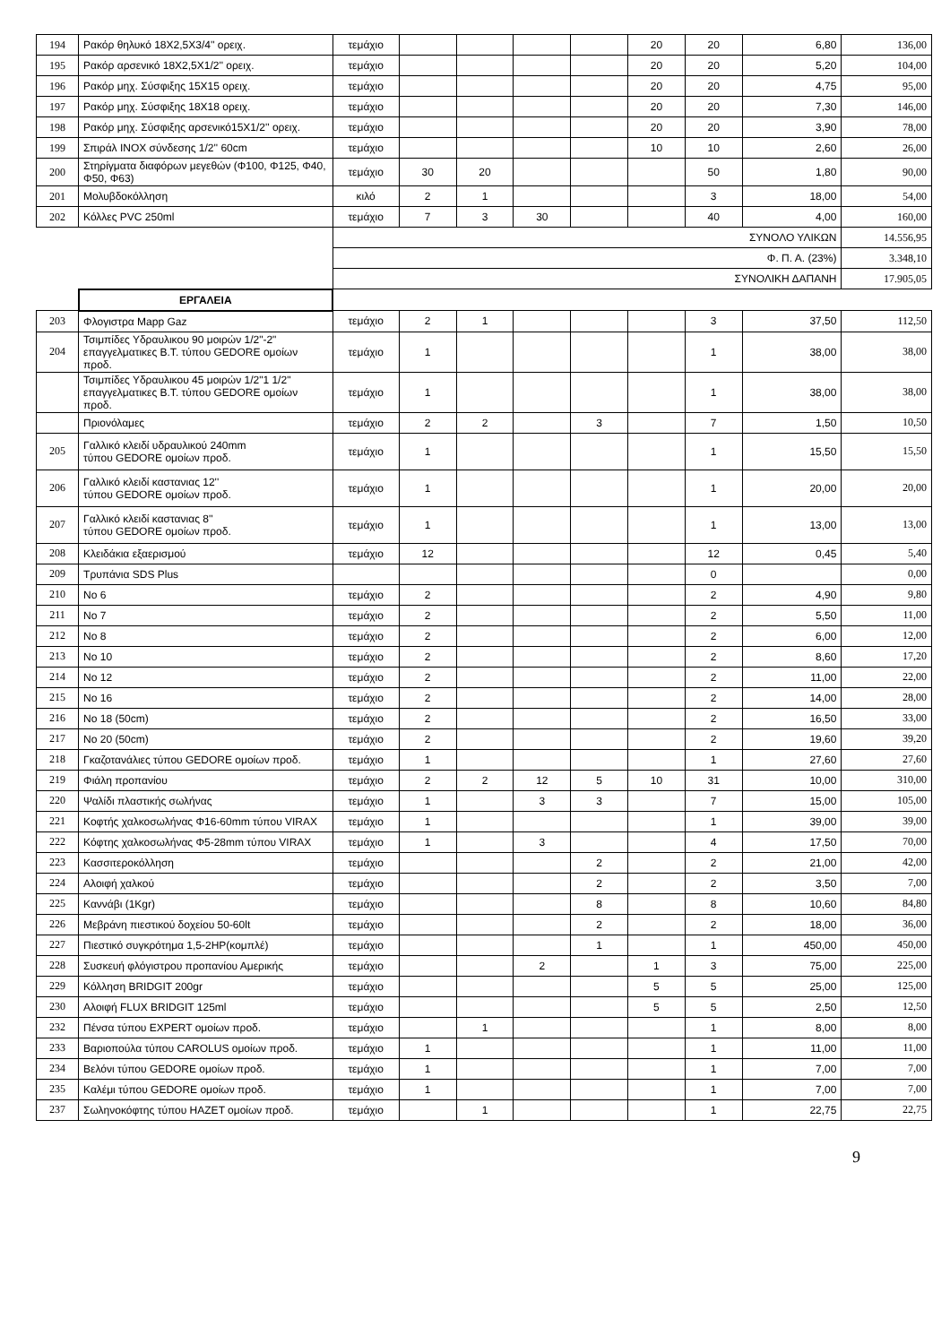| 194 | Ρακόρ θηλυκό 18Χ2,5Χ3/4'' ορειχ. | τεμάχιο | | | | | 20 | 20 | 6,80 | 136,00 |
| 195 | Ρακόρ αρσενικό 18Χ2,5Χ1/2'' ορειχ. | τεμάχιο | | | | | 20 | 20 | 5,20 | 104,00 |
| 196 | Ρακόρ μηχ. Σύσφιξης 15Χ15 ορειχ. | τεμάχιο | | | | | 20 | 20 | 4,75 | 95,00 |
| 197 | Ρακόρ μηχ. Σύσφιξης 18Χ18 ορειχ. | τεμάχιο | | | | | 20 | 20 | 7,30 | 146,00 |
| 198 | Ρακόρ μηχ. Σύσφιξης αρσενικό15Χ1/2'' ορειχ. | τεμάχιο | | | | | 20 | 20 | 3,90 | 78,00 |
| 199 | Σπιράλ INOX σύνδεσης 1/2'' 60cm | τεμάχιο | | | | | 10 | 10 | 2,60 | 26,00 |
| 200 | Στηρίγματα διαφόρων μεγεθών (Φ100, Φ125, Φ40, Φ50, Φ63) | τεμάχιο | 30 | 20 | | | | 50 | 1,80 | 90,00 |
| 201 | Μολυβδοκόλληση | κιλό | 2 | 1 | | | | 3 | 18,00 | 54,00 |
| 202 | Κόλλες PVC 250ml | τεμάχιο | 7 | 3 | 30 | | | 40 | 4,00 | 160,00 |
| | | ΣΥΝΟΛΟ ΥΛΙΚΩΝ | | | | | | | | 14.556,95 |
| | | Φ. Π. Α. (23%) | | | | | | | | 3.348,10 |
| | | ΣΥΝΟΛΙΚΗ ΔΑΠΑΝΗ | | | | | | | | 17.905,05 |
| | ΕΡΓΑΛΕΙΑ | | | | | | | | | |
| 203 | Φλογιστρα Mapp Gaz | τεμάχιο | 2 | 1 | | | | 3 | 37,50 | 112,50 |
| 204 | Τσιμπίδες Υδραυλικου 90 μοιρών 1/2"-2" επαγγελματικες Β.Τ. τύπου GEDORE ομοίων προδ. | τεμάχιο | 1 | | | | | 1 | 38,00 | 38,00 |
| | Τσιμπίδες Υδραυλικου 45 μοιρών 1/2"1 1/2" επαγγελματικες Β.Τ. τύπου GEDORE ομοίων προδ. | τεμάχιο | 1 | | | | | 1 | 38,00 | 38,00 |
| | Πριονόλαμες | τεμάχιο | 2 | 2 | | 3 | | 7 | 1,50 | 10,50 |
| 205 | Γαλλικό κλειδί υδραυλικού 240mm τύπου GEDORE ομοίων προδ. | τεμάχιο | 1 | | | | | 1 | 15,50 | 15,50 |
| 206 | Γαλλικό κλειδί καστανιας 12'' τύπου GEDORE ομοίων προδ. | τεμάχιο | 1 | | | | | 1 | 20,00 | 20,00 |
| 207 | Γαλλικό κλειδί καστανιας 8'' τύπου GEDORE ομοίων προδ. | τεμάχιο | 1 | | | | | 1 | 13,00 | 13,00 |
| 208 | Κλειδάκια εξαερισμού | τεμάχιο | 12 | | | | | 12 | 0,45 | 5,40 |
| 209 | Τρυπάνια SDS Plus | | | | | | | 0 | | 0,00 |
| 210 | No 6 | τεμάχιο | 2 | | | | | 2 | 4,90 | 9,80 |
| 211 | No 7 | τεμάχιο | 2 | | | | | 2 | 5,50 | 11,00 |
| 212 | No 8 | τεμάχιο | 2 | | | | | 2 | 6,00 | 12,00 |
| 213 | No 10 | τεμάχιο | 2 | | | | | 2 | 8,60 | 17,20 |
| 214 | No 12 | τεμάχιο | 2 | | | | | 2 | 11,00 | 22,00 |
| 215 | No 16 | τεμάχιο | 2 | | | | | 2 | 14,00 | 28,00 |
| 216 | No 18 (50cm) | τεμάχιο | 2 | | | | | 2 | 16,50 | 33,00 |
| 217 | No 20 (50cm) | τεμάχιο | 2 | | | | | 2 | 19,60 | 39,20 |
| 218 | Γκαζοτανάλιες τύπου GEDORE ομοίων προδ. | τεμάχιο | 1 | | | | | 1 | 27,60 | 27,60 |
| 219 | Φιάλη προπανίου | τεμάχιο | 2 | 2 | 12 | 5 | 10 | 31 | 10,00 | 310,00 |
| 220 | Ψαλίδι πλαστικής σωλήνας | τεμάχιο | 1 | | 3 | 3 | | 7 | 15,00 | 105,00 |
| 221 | Κοφτής χαλκοσωλήνας Φ16-60mm τύπου VIRAX | τεμάχιο | 1 | | | | | 1 | 39,00 | 39,00 |
| 222 | Κόφτης χαλκοσωλήνας Φ5-28mm τύπου VIRAX | τεμάχιο | 1 | | 3 | | | 4 | 17,50 | 70,00 |
| 223 | Κασσιτεροκόλληση | τεμάχιο | | | | 2 | | 2 | 21,00 | 42,00 |
| 224 | Αλοιφή χαλκού | τεμάχιο | | | | 2 | | 2 | 3,50 | 7,00 |
| 225 | Καννάβι (1Kgr) | τεμάχιο | | | | 8 | | 8 | 10,60 | 84,80 |
| 226 | Μεβράνη πιεστικού δοχείου 50-60lt | τεμάχιο | | | | 2 | | 2 | 18,00 | 36,00 |
| 227 | Πιεστικό συγκρότημα 1,5-2HP(κομπλέ) | τεμάχιο | | | | 1 | | 1 | 450,00 | 450,00 |
| 228 | Συσκευή φλόγιστρου προπανίου Αμερικής | τεμάχιο | | | 2 | | 1 | 3 | 75,00 | 225,00 |
| 229 | Κόλληση BRIDGIT 200gr | τεμάχιο | | | | | 5 | 5 | 25,00 | 125,00 |
| 230 | Αλοιφή FLUX BRIDGIT 125ml | τεμάχιο | | | | | 5 | 5 | 2,50 | 12,50 |
| 232 | Πένσα τύπου EXPERT ομοίων προδ. | τεμάχιο | | 1 | | | | 1 | 8,00 | 8,00 |
| 233 | Βαριοπούλα τύπου CAROLUS ομοίων προδ. | τεμάχιο | 1 | | | | | 1 | 11,00 | 11,00 |
| 234 | Βελόνι τύπου GEDORE ομοίων προδ. | τεμάχιο | 1 | | | | | 1 | 7,00 | 7,00 |
| 235 | Καλέμι τύπου GEDORE ομοίων προδ. | τεμάχιο | 1 | | | | | 1 | 7,00 | 7,00 |
| 237 | Σωληνοκόφτης τύπου HAZET ομοίων προδ. | τεμάχιο | | 1 | | | | 1 | 22,75 | 22,75 |
9